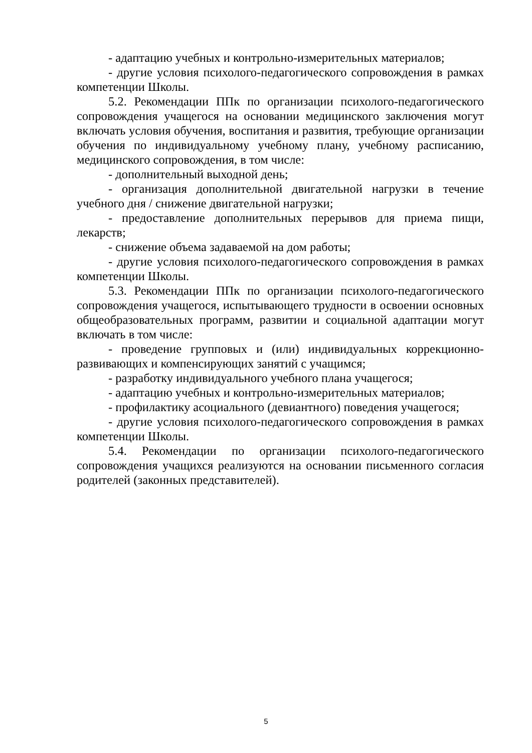- адаптацию учебных и контрольно-измерительных материалов;
- другие условия психолого-педагогического сопровождения в рамках компетенции Школы.
5.2. Рекомендации ППк по организации психолого-педагогического сопровождения учащегося на основании медицинского заключения могут включать условия обучения, воспитания и развития, требующие организации обучения по индивидуальному учебному плану, учебному расписанию, медицинского сопровождения, в том числе:
- дополнительный выходной день;
- организация дополнительной двигательной нагрузки в течение учебного дня / снижение двигательной нагрузки;
- предоставление дополнительных перерывов для приема пищи, лекарств;
- снижение объема задаваемой на дом работы;
- другие условия психолого-педагогического сопровождения в рамках компетенции Школы.
5.3. Рекомендации ППк по организации психолого-педагогического сопровождения учащегося, испытывающего трудности в освоении основных общеобразовательных программ, развитии и социальной адаптации могут включать в том числе:
- проведение групповых и (или) индивидуальных коррекционно-развивающих и компенсирующих занятий с учащимся;
- разработку индивидуального учебного плана учащегося;
- адаптацию учебных и контрольно-измерительных материалов;
- профилактику асоциального (девиантного) поведения учащегося;
- другие условия психолого-педагогического сопровождения в рамках компетенции Школы.
5.4. Рекомендации по организации психолого-педагогического сопровождения учащихся реализуются на основании письменного согласия родителей (законных представителей).
5